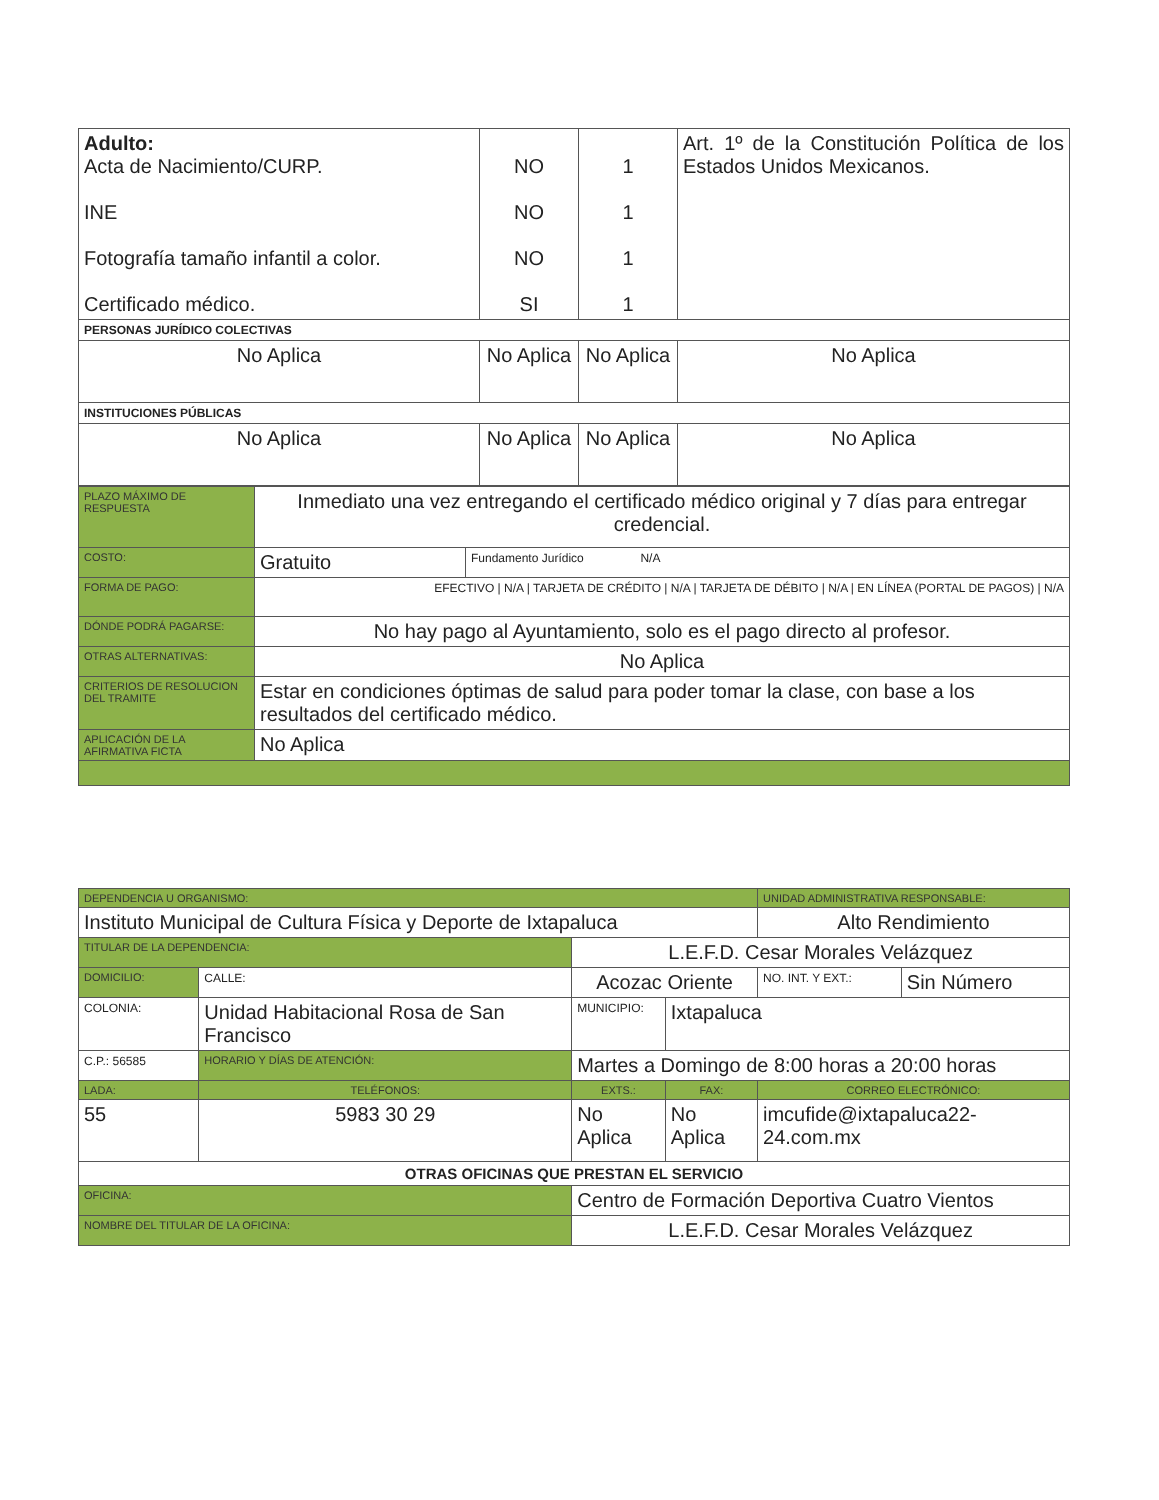| Adulto: Acta de Nacimiento/CURP. INE Fotografía tamaño infantil a color. Certificado médico. | NO NO NO SI | 1 1 1 1 | Art. 1º de la Constitución Política de los Estados Unidos Mexicanos. |
| PERSONAS JURÍDICO COLECTIVAS | | | |
| No Aplica | No Aplica | No Aplica | No Aplica |
| INSTITUCIONES PÚBLICAS | | | |
| No Aplica | No Aplica | No Aplica | No Aplica |
| PLAZO MÁXIMO DE RESPUESTA | Inmediato una vez entregando el certificado médico original y 7 días para entregar credencial. | |
| COSTO: | Gratuito | Fundamento Jurídico N/A |
| FORMA DE PAGO: | EFECTIVO / N/A / TARJETA DE CRÉDITO / N/A / TARJETA DE DÉBITO / N/A / EN LÍNEA (PORTAL DE PAGOS) / N/A | |
| DÓNDE PODRÁ PAGARSE: | No hay pago al Ayuntamiento, solo es el pago directo al profesor. | |
| OTRAS ALTERNATIVAS: | No Aplica | |
| CRITERIOS DE RESOLUCION DEL TRAMITE | Estar en condiciones óptimas de salud para poder tomar la clase, con base a los resultados del certificado médico. | |
| APLICACIÓN DE LA AFIRMATIVA FICTA | No Aplica | |
| DEPENDENCIA U ORGANISMO: | | | | | UNIDAD ADMINISTRATIVA RESPONSABLE: | |
| Instituto Municipal de Cultura Física y Deporte de Ixtapaluca | | | | | Alto Rendimiento | |
| TITULAR DE LA DEPENDENCIA: | | L.E.F.D. Cesar Morales Velázquez | | | | |
| DOMICILIO: | CALLE: | Acozac Oriente | | | NO. INT. Y EXT.: | Sin Número |
| COLONIA: | Unidad Habitacional Rosa de San Francisco | | MUNICIPIO: | Ixtapaluca | | |
| C.P.: 56585 | HORARIO Y DÍAS DE ATENCIÓN: | | Martes a Domingo de 8:00 horas a 20:00 horas | | | |
| LADA: | TELÉFONOS: | | EXTS.: | FAX: | CORREO ELECTRÓNICO: | |
| 55 | 5983 30 29 | | No Aplica | No Aplica | imcufide@ixtapaluca22-24.com.mx | |
| OTRAS OFICINAS QUE PRESTAN EL SERVICIO | | | | | | |
| OFICINA: | | Centro de Formación Deportiva Cuatro Vientos | | | | |
| NOMBRE DEL TITULAR DE LA OFICINA: | | L.E.F.D. Cesar Morales Velázquez | | | | |